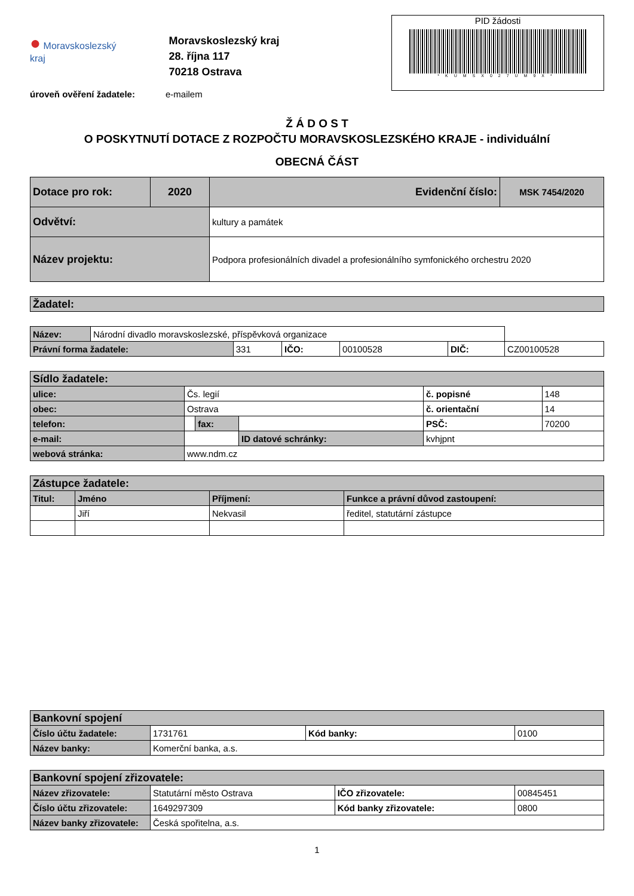● Moravskoslezský
kraj
Moravskoslezský kraj
28. října 117
70218 Ostrava
PID žádosti
*KUMSX027UM9X*
úroveň ověření žadatele: e-mailem
Ž Á D O S T
O POSKYTNUTÍ DOTACE Z ROZPOČTU MORAVSKOSLEZSKÉHO KRAJE - individuální
OBECNÁ ČÁST
| Dotace pro rok: | 2020 | Evidenční číslo: | MSK 7454/2020 |
| Odvětví: | | kultury a památek | |
| Název projektu: | | Podpora profesionálních divadel a profesionálního symfonického orchestru 2020 | |
| Žadatel: |
| Název: | Národní divadlo moravskoslezské, příspěvková organizace | | | | | |
| Právní forma žadatele: | | 331 | IČO: | 00100528 | DIČ: | CZ00100528 |
| Sídlo žadatele: | | | | | |
| ulice: | Čs. legií | | | č. popisné | 148 |
| obec: | Ostrava | | | č. orientační | 14 |
| telefon: | | fax: | | PSČ: | 70200 |
| e-mail: | | | ID datové schránky: | kvhjpnt | |
| webová stránka: | www.ndm.cz | | | | |
| Zástupce žadatele: | | | |
| Titul: | Jméno | Příjmení: | Funkce a právní důvod zastoupení: |
| | Jiří | Nekvasil | ředitel, statutární zástupce |
| Bankovní spojení | | | |
| Číslo účtu žadatele: | 1731761 | Kód banky: | 0100 |
| Název banky: | Komerční banka, a.s. | | |
| Bankovní spojení zřizovatele: | | | |
| Název zřizovatele: | Statutární město Ostrava | IČO zřizovatele: | 00845451 |
| Číslo účtu zřizovatele: | 1649297309 | Kód banky zřizovatele: | 0800 |
| Název banky zřizovatele: | Česká spořitelna, a.s. | | |
1